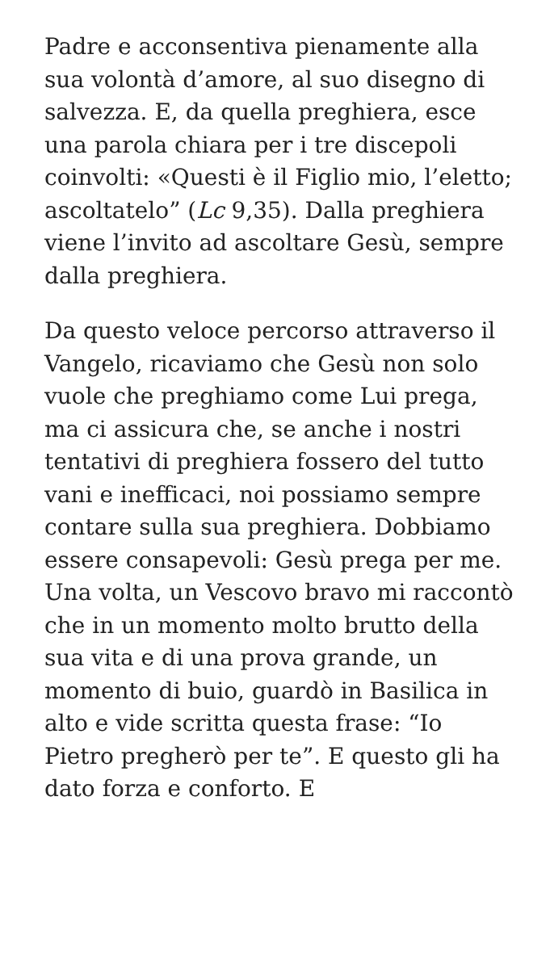Padre e acconsentiva pienamente alla sua volontà d’amore, al suo disegno di salvezza. E, da quella preghiera, esce una parola chiara per i tre discepoli coinvolti: «Questi è il Figlio mio, l’eletto; ascoltatelo” (Lc 9,35). Dalla preghiera viene l’invito ad ascoltare Gesù, sempre dalla preghiera.
Da questo veloce percorso attraverso il Vangelo, ricaviamo che Gesù non solo vuole che preghiamo come Lui prega, ma ci assicura che, se anche i nostri tentativi di preghiera fossero del tutto vani e inefficaci, noi possiamo sempre contare sulla sua preghiera. Dobbiamo essere consapevoli: Gesù prega per me. Una volta, un Vescovo bravo mi raccontò che in un momento molto brutto della sua vita e di una prova grande, un momento di buio, guardò in Basilica in alto e vide scritta questa frase: “Io Pietro pregherò per te”. E questo gli ha dato forza e conforto. E